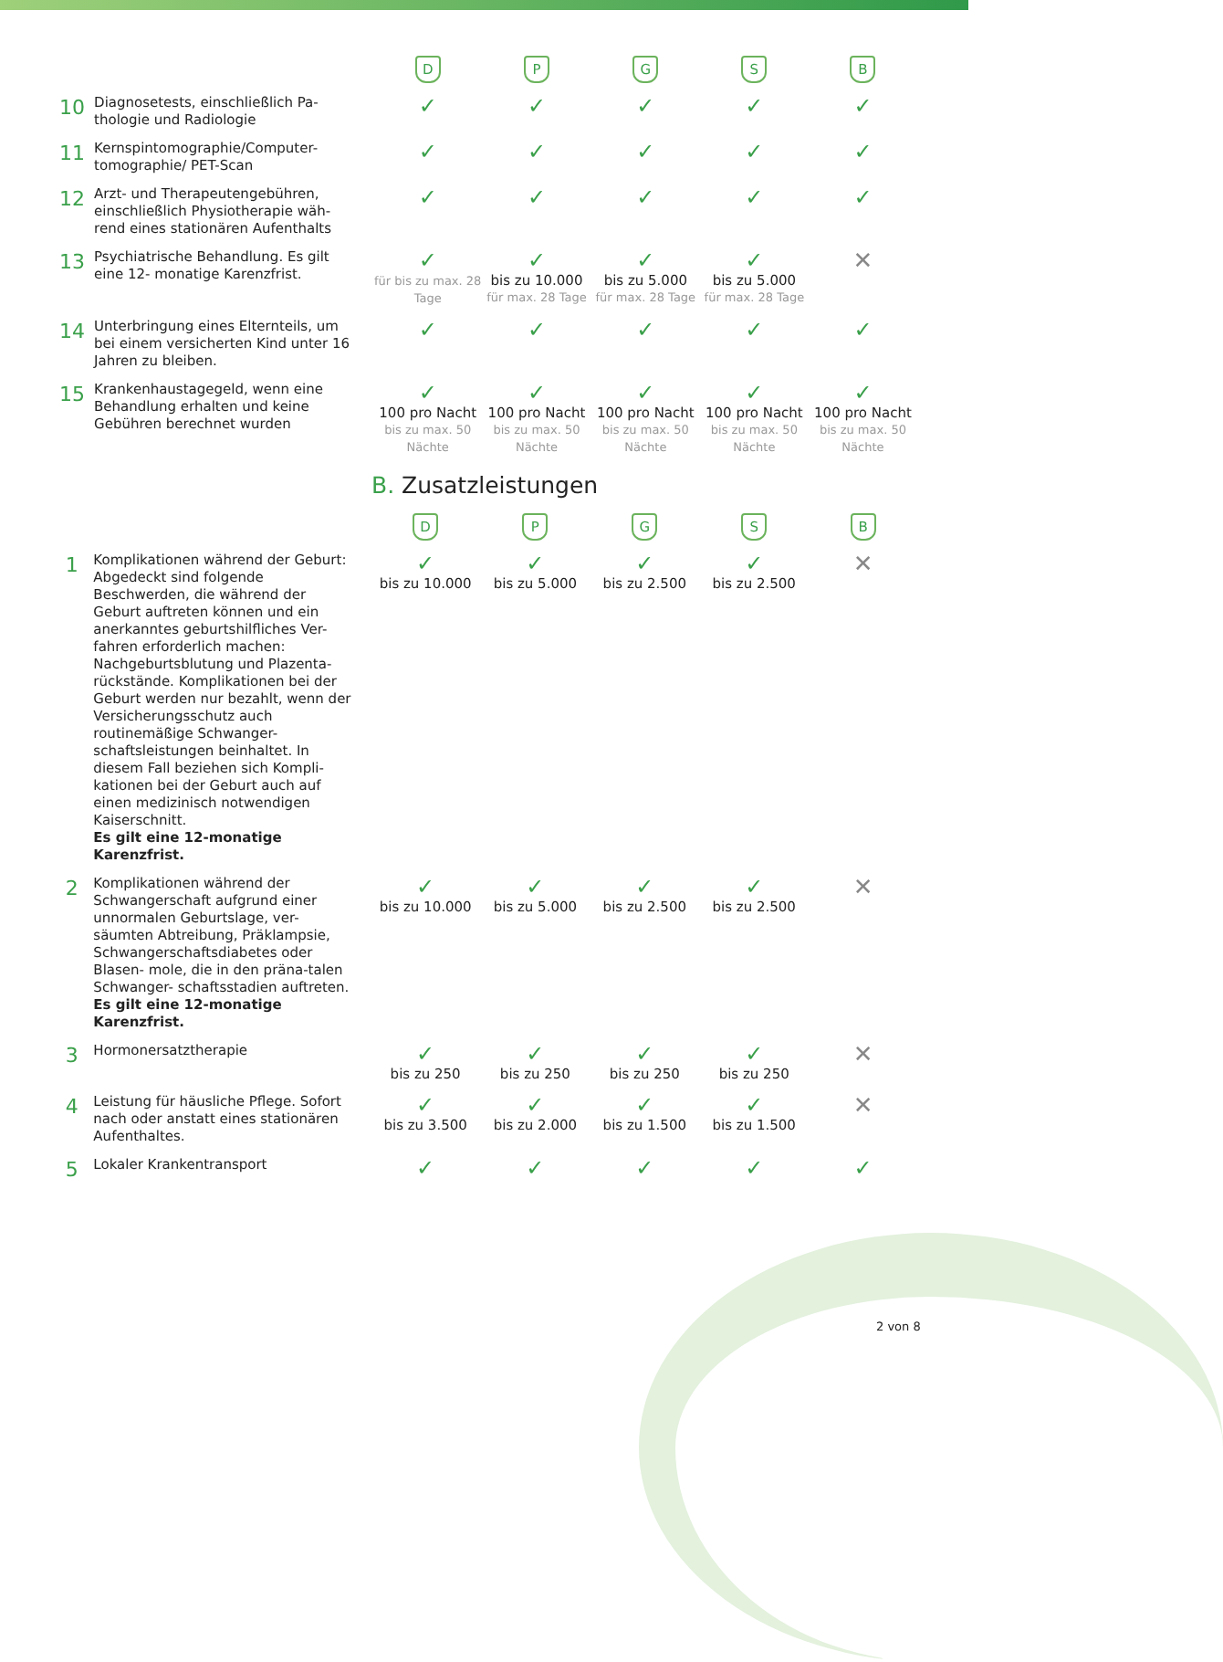| | | D | P | G | S | B |
| 10 | Diagnosetests, einschließlich Pa-thologie und Radiologie | ✓ | ✓ | ✓ | ✓ | ✓ |
| 11 | Kernspintomographie/Computer-tomographie/ PET-Scan | ✓ | ✓ | ✓ | ✓ | ✓ |
| 12 | Arzt- und Therapeutengebühren, einschließlich Physiotherapie wäh-rend eines stationären Aufenthalts | ✓ | ✓ | ✓ | ✓ | ✓ |
| 13 | Psychiatrische Behandlung. Es gilt eine 12- monatige Karenzfrist. | ✓ für bis zu max. 28 Tage | ✓ bis zu 10.000 für max. 28 Tage | ✓ bis zu 5.000 für max. 28 Tage | ✓ bis zu 5.000 für max. 28 Tage | ✕ |
| 14 | Unterbringung eines Elternteils, um bei einem versicherten Kind unter 16 Jahren zu bleiben. | ✓ | ✓ | ✓ | ✓ | ✓ |
| 15 | Krankenhaustagegeld, wenn eine Behandlung erhalten und keine Gebühren berechnet wurden | ✓ 100 pro Nacht bis zu max. 50 Nächte | ✓ 100 pro Nacht bis zu max. 50 Nächte | ✓ 100 pro Nacht bis zu max. 50 Nächte | ✓ 100 pro Nacht bis zu max. 50 Nächte | ✓ 100 pro Nacht bis zu max. 50 Nächte |
B. Zusatzleistungen
| | | D | P | G | S | B |
| 1 | Komplikationen während der Geburt: Abgedeckt sind folgende Beschwerden, die während der Geburt auftreten können und ein anerkanntes geburtshilfliches Ver-fahren erforderlich machen: Nachgeburtsblutung und Plazenta-rückstände. Komplikationen bei der Geburt werden nur bezahlt, wenn der Versicherungsschutz auch routinemäßige Schwanger-schaftsleistungen beinhaltet. In diesem Fall beziehen sich Kompli-kationen bei der Geburt auch auf einen medizinisch notwendigen Kaiserschnitt. Es gilt eine 12-monatige Karenzfrist. | ✓ bis zu 10.000 | ✓ bis zu 5.000 | ✓ bis zu 2.500 | ✓ bis zu 2.500 | ✕ |
| 2 | Komplikationen während der Schwangerschaft aufgrund einer unnormalen Geburtslage, ver-säumten Abtreibung, Präklampsie, Schwangerschaftsdiabetes oder Blasen- mole, die in den präna-talen Schwanger- schaftsstadien auftreten. Es gilt eine 12-monatige Karenzfrist. | ✓ bis zu 10.000 | ✓ bis zu 5.000 | ✓ bis zu 2.500 | ✓ bis zu 2.500 | ✕ |
| 3 | Hormonersatztherapie | ✓ bis zu 250 | ✓ bis zu 250 | ✓ bis zu 250 | ✓ bis zu 250 | ✕ |
| 4 | Leistung für häusliche Pflege. Sofort nach oder anstatt eines stationären Aufenthaltes. | ✓ bis zu 3.500 | ✓ bis zu 2.000 | ✓ bis zu 1.500 | ✓ bis zu 1.500 | ✕ |
| 5 | Lokaler Krankentransport | ✓ | ✓ | ✓ | ✓ | ✓ |
2 von 8